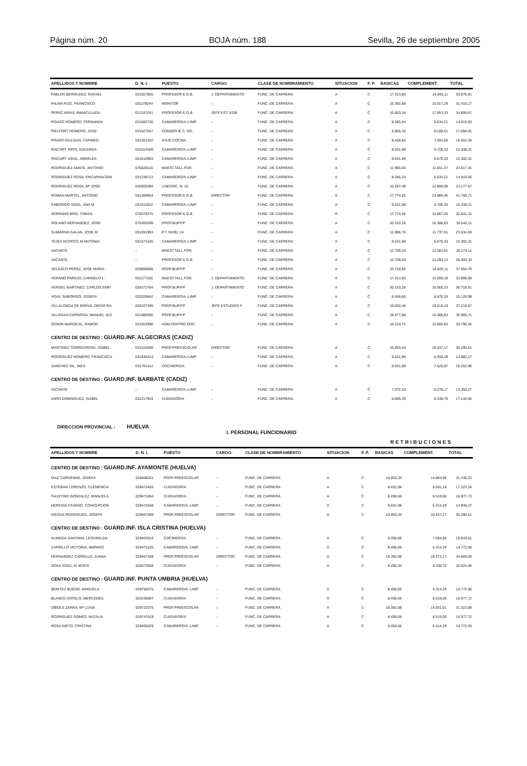Página núm. 20 BOJA núm. 188 Sevilla, 26 de septiembre 2005
| APELLIDOS Y NOMBRE | D. N. I. | PUESTO | CARGO: | CLASE DE NOMBRAMIENTO | SITUACION | F. P. | BASICAS | COMPLEMENT. | TOTAL |
| --- | --- | --- | --- | --- | --- | --- | --- | --- | --- |
| PABLOS BERMUDEZ, RAFAEL | 031557865 | PROFESOR E.G.B. | J. DEPARTAMENTO | FUNC. DE CARRERA | A | C | 17.313,80 | 16.563,11 | 33.876,91 |
| PALMA RUIZ, FRANCISCO | 031178244 | MONITOR | – | FUNC. DE CARRERA | A | C | 16.392,88 | 15.017,29 | 31.410,17 |
| PEREZ ARIAS, INMACULADA | 012197241 | PROFESOR E.G.B. | JEFE EST. EGB | FUNC. DE CARRERA | A | C | 16.853,34 | 17.953,33 | 34.806,67 |
| PIDAZO ROMERO, FERNANDA | 031560730 | CAMARERO/A.-LIMP. | – | FUNC. DE CARRERA | A | C | 8.285,34 | 6.634,21 | 14.919,55 |
| PIELFORT ROMERO, JOSE | 031527647 | CONSERJE C. DO. | – | FUNC. DE CARRERA | A | C | 8.805,30 | 8.289,61 | 17.094,91 |
| PRADO IGLESIAS, CARMEN | 031201352 | AYUD.COCINA | – | FUNC. DE CARRERA | A | C | 8.458,66 | 7.093,69 | 15.552,35 |
| RISCART PIPIO, EDUARDA | 031614509 | CAMARERO/A.-LIMP. | – | FUNC. DE CARRERA | A | C | 8.631,98 | 6.706,33 | 15.338,31 |
| RISCART VIDAL, ANGELES | 031610993 | CAMARERO/A.-LIMP. | – | FUNC. DE CARRERA | A | C | 8.631,98 | 6.670,33 | 15.302,31 |
| RODRIGUEZ AMATE, ANTONIO | 076828116 | MAEST.TALL.FOR. | – | FUNC. DE CARRERA | A | C | 11.965,94 | 11.651,37 | 23.617,31 |
| RODRIGUEZ ROSA, ENCARNACION | 031238713 | CAMARERO/A.-LIMP. | – | FUNC. DE CARRERA | A | C | 8.285,34 | 6.634,21 | 14.919,55 |
| RODRIGUEZ ROSA, Mª JOSE | 045505394 | J.NEGOC. N. 16 | – | FUNC. DE CARRERA | A | C | 10.287,48 | 12.890,09 | 23.177,57 |
| ROMAN MARTEL, ANTONIO | 031306854 | PROFESOR E.G.B. | DIRECTOR | FUNC. DE CARRERA | A | C | 17.774,26 | 23.986,45 | 41.760,71 |
| SABORIDO VIDAL, ANA M | 031611622 | CAMARERO/A.-LIMP. | – | FUNC. DE CARRERA | A | C | 8.631,98 | 6.706,33 | 15.338,31 |
| SERRANO BRIZ, TOMAS | 070478375 | PROFESOR E.G.B. | – | FUNC. DE CARRERA | R | C | 17.774,26 | 14.867,05 | 32.641,31 |
| SOLANO HERNANDEZ, JOSE | 075305299 | PROF.BUP/FP | – | FUNC. DE CARRERA | A | C | 20.153,28 | 16.388,83 | 36.542,11 |
| SUMARIVA GALAN, JOSE M | 031591993 | P.T. NIVEL 14 | – | FUNC. DE CARRERA | A | C | 11.896,78 | 11.737,91 | 23.634,69 |
| TEJEA ACERCO, M ANTONIA | 031573105 | CAMARERO/A.-LIMP. | – | FUNC. DE CARRERA | A | C | 8.631,98 | 6.670,33 | 15.302,31 |
| VACANTE | – | MAEST.TALL.FOR. | – | FUNC. DE CARRERA | A | C | 12.709,20 | 12.564,91 | 25.274,11 |
| VACANTE | – | PROFESOR E.G.B. | – | FUNC. DE CARRERA | A | C | 12.709,20 | 12.294,13 | 25.003,33 |
| VELASCO PEREZ, JOSE MARIA | 029698908 | PROF.BUP/FP | – | FUNC. DE CARRERA | A | C | 20.728,68 | 16.826,11 | 37.554,79 |
| VERANO PAREJO, CARMELO L. | 031177335 | MAEST.TALL.FOR. | J. DEPARTAMENTO | FUNC. DE CARRERA | A | C | 17.313,80 | 16.596,19 | 33.909,99 |
| VERGEL MARTINEZ, CARLOS ENRI | 028372764 | PROF.BUP/FP | J. DEPARTAMENTO | FUNC. DE CARRERA | A | C | 20.153,28 | 16.565,23 | 36.718,51 |
| VIDAL SABORIDO, JOSEFA | 032020842 | CAMARERO/A.-LIMP. | – | FUNC. DE CARRERA | A | C | 8.458,66 | 6.670,33 | 15.128,99 |
| VILLALONGA DE BORJA, DIEGO RA | 028437399 | PROF.BUP/FP | JEFE ESTUDIOS F | FUNC. DE CARRERA | A | C | 19.002,48 | 18.216,19 | 37.218,67 |
| VILLEGAS ESPINOSA, MANUEL JES | 031580590 | PROF.BUP/FP | – | FUNC. DE CARRERA | A | C | 19.577,88 | 16.388,83 | 35.966,71 |
| ZENON MARISCAL, RAMON | 031553990 | ADM.CENTRO DOC. | – | FUNC. DE CARRERA | A | C | 18.234,72 | 15.560,83 | 33.795,55 |
| CENTRO DE DESTINO : GUARD.INF. ALGECIRAS (CADIZ) | | | | | | | | | |
| MARTINEZ TORREGROSA, ISABEL | 031615630 | PROF.PREESCOLAR | DIRECTOR | FUNC. DE CARRERA | A | C | 16.853,34 | 18.437,17 | 35.290,51 |
| RODRIGUEZ ROMERO, FRANCISCA | 031830413 | CAMARERO/A.-LIMP. | – | FUNC. DE CARRERA | A | C | 8.631,98 | 6.350,29 | 14.982,27 |
| SANCHEZ GIL, INES | 031791312 | COCINERO/A | – | FUNC. DE CARRERA | A | C | 8.631,98 | 7.620,97 | 16.252,95 |
| CENTRO DE DESTINO : GUARD.INF. BARBATE (CADIZ) | | | | | | | | | |
| VACANTE | – | CAMARERO/A.-LIMP. | – | FUNC. DE CARRERA | A | C | 7.072,10 | 6.278,17 | 13.350,27 |
| VARO DOMINGUEZ, ISABEL | 031217924 | CUIDADOR/A | – | FUNC. DE CARRERA. | A | C | 8.805,30 | 8.338,70 | 17.144,00 |
DIRECCION PROVINCIAL : HUELVA
I. PERSONAL FUNCIONARIO
RETRIBUCIONES
| APELLIDOS Y NOMBRE | D. N. I. | PUESTO | CARGO: | CLASE DE NOMBRAMIENTO | SITUACION | F. P. | BASICAS | COMPLEMENT. | TOTAL |
| --- | --- | --- | --- | --- | --- | --- | --- | --- | --- |
| CENTRO DE DESTINO : GUARD.INF. AYAMONTE (HUELVA) | | | | | | | | | |
| DIAZ CARDENAS, JOSEFA | 029468261 | PROF.PREESCOLAR | – | FUNC. DE CARRERA | A | C | 16.853,34 | 14.894,89 | 31.748,23 |
| ESTEBAN LORENZO, CLEMENCIA | 029472420 | CUIDADOR/A | – | FUNC. DE CARRERA | A | C | 8.631,98 | 8.591,18 | 17.223,16 |
| FAUSTINO GONZALEZ, MANUELA | 029471064 | CUIDADOR/A | – | FUNC. DE CARRERA | A | C | 8.458,66 | 8.519,06 | 16.977,72 |
| HEREDIA CASANO, CONCEPCION | 029472648 | CAMARERO/A.-LIMP. | – | FUNC. DE CARRERA | A | C | 8.631,98 | 6.314,29 | 14.946,27 |
| VIEGAS RODRIGUEZ, JOSEFA | 029467599 | PROF.PREESCOLAR | DIRECTOR | FUNC. DE CARRERA | A | C | 16.853,34 | 18.437,17 | 35.290,51 |
| CENTRO DE DESTINO : GUARD.INF. ISLA CRISTINA (HUELVA) | | | | | | | | | |
| ALMEIDA SANTANA, LEOVIGILDA | 029463510 | COCINERO/A | – | FUNC. DE CARRERA | A | C | 8.458,66 | 7.584,85 | 16.043,51 |
| CARRILLO VICTORIA, AMPARO | 029473126 | CAMARERO/A.-LIMP. | – | FUNC. DE CARRERA | A | C | 8.458,66 | 6.314,29 | 14.772,95 |
| HERNANDEZ CARRILLO, JUANA | 029467338 | PROF.PREESCOLAR | DIRECTOR | FUNC. DE CARRERA | A | C | 16.392,88 | 18.473,17 | 34.866,05 |
| SOSA SOSA, M JESUS | 029473058 | CUIDADOR/A | – | FUNC. DE CARRERA | A | C | 8.285,34 | 8.338,70 | 16.624,04 |
| CENTRO DE DESTINO : GUARD.INF. PUNTA UMBRIA (HUELVA) | | | | | | | | | |
| BENITEZ BUENO, MANUELA | 029750275 | CAMARERO/A.-LIMP. | – | FUNC. DE CARRERA | A | C | 8.458,66 | 6.314,29 | 14.772,95 |
| BLANCO SOTELO, MERCEDES | 003439087 | CUIDADOR/A | – | FUNC. DE CARRERA | A | C | 8.458,66 | 8.519,06 | 16.977,72 |
| OBIOLS ZARRA, Mª LUISA | 029722075 | PROF.PREESCOLAR | – | FUNC. DE CARRERA | A | C | 16.392,88 | 14.931,01 | 31.323,89 |
| RODRIGUEZ GOMEZ, NATALIA | 029747618 | CUIDADOR/A | – | FUNC. DE CARRERA | A | C | 8.458,66 | 8.519,06 | 16.977,72 |
| ROSA NIETO, CRISTINA | 029455029 | CAMARERO/A.-LIMP. | – | FUNC. DE CARRERA | A | C | 8.458,66 | 6.314,29 | 14.772,95 |